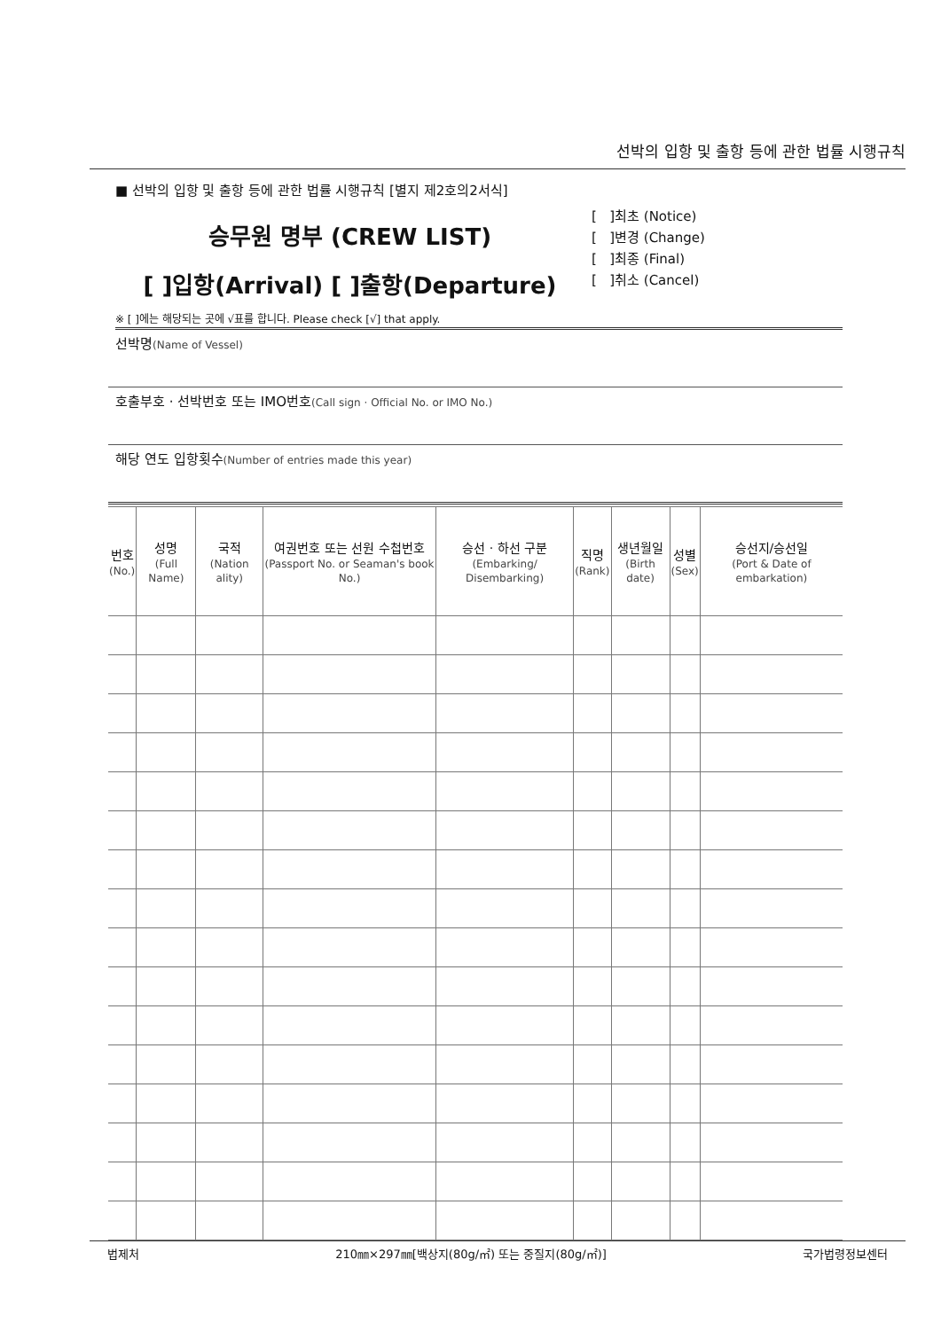선박의 입항 및 출항 등에 관한 법률 시행규칙
■ 선박의 입항 및 출항 등에 관한 법률 시행규칙 [별지 제2호의2서식]
승무원 명부 (CREW LIST)
[ ]입항(Arrival) [ ]출항(Departure)
[ ]최초 (Notice)
[ ]변경 (Change)
[ ]최종 (Final)
[ ]취소 (Cancel)
※ [ ]에는 해당되는 곳에 √표를 합니다. Please check [√] that apply.
선박명(Name of Vessel)
호출부호 · 선박번호 또는 IMO번호(Call sign · Official No. or IMO No.)
해당 연도 입항횟수(Number of entries made this year)
| 번호 (No.) | 성명 (Full Name) | 국적 (Nation ality) | 여권번호 또는 선원 수첩번호 (Passport No. or Seaman's book No.) | 승선 · 하선 구분 (Embarking/ Disembarking) | 직명 (Rank) | 생년월일 (Birth date) | 성별 (Sex) | 승선지/승선일 (Port & Date of embarkation) |
| --- | --- | --- | --- | --- | --- | --- | --- | --- |
법제처 210㎜×297㎜[백상지(80g/㎡) 또는 중질지(80g/㎡)] 국가법령정보센터